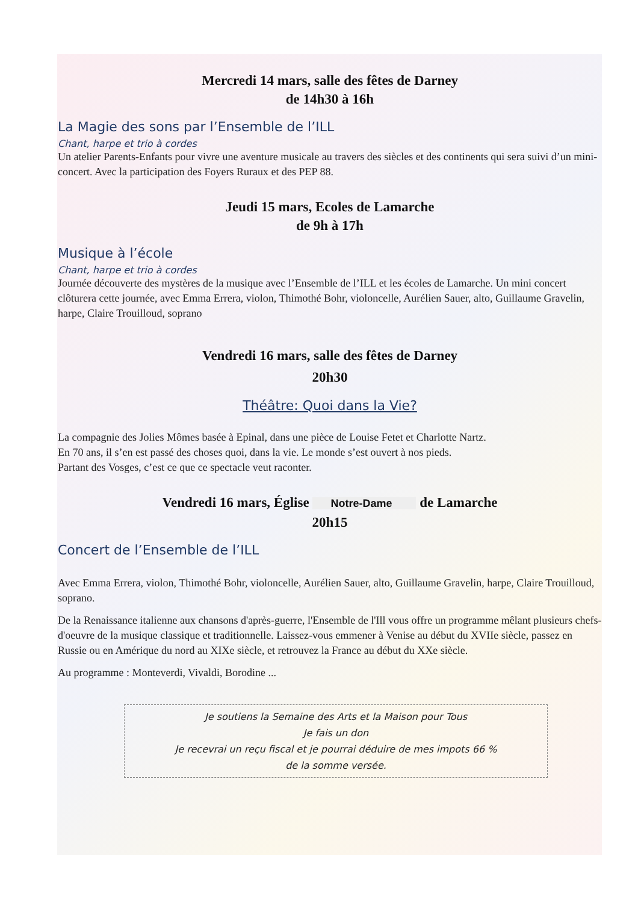Mercredi 14 mars, salle des fêtes de Darney
de 14h30 à 16h
La Magie des sons par l’Ensemble de l’ILL
Chant, harpe et trio à cordes
Un atelier Parents-Enfants pour vivre une aventure musicale au travers des siècles et des continents qui sera suivi d’un mini-concert. Avec la participation des Foyers Ruraux et des PEP 88.
Jeudi 15 mars, Ecoles de Lamarche
de 9h à 17h
Musique à l’école
Chant, harpe et trio à cordes
Journée découverte des mystères de la musique avec l’Ensemble de l’ILL et les écoles de Lamarche. Un mini concert clôturera cette journée, avec Emma Errera, violon, Thimothé Bohr, violoncelle, Aurélien Sauer, alto, Guillaume Gravelin, harpe, Claire Trouilloud, soprano
Vendredi 16 mars, salle des fêtes de Darney
20h30
Théâtre: Quoi dans la Vie?
La compagnie des Jolies Mômes basée à Epinal, dans une pièce de Louise Fetet et Charlotte Nartz.
En 70 ans, il s’en est passé des choses quoi, dans la vie. Le monde s’est ouvert à nos pieds.
Partant des Vosges, c’est ce que ce spectacle veut raconter.
Vendredi 16 mars, Église Notre-Dame de Lamarche
20h15
Concert de l’Ensemble de l’ILL
Avec Emma Errera, violon, Thimothé Bohr, violoncelle, Aurélien Sauer, alto, Guillaume Gravelin, harpe, Claire Trouilloud, soprano.
De la Renaissance italienne aux chansons d'après-guerre, l'Ensemble de l'Ill vous offre un programme mêlant plusieurs chefs-d'oeuvre de la musique classique et traditionnelle. Laissez-vous emmener à Venise au début du XVIIe siècle, passez en Russie ou en Amérique du nord au XIXe siècle, et retrouvez la France au début du XXe siècle.
Au programme : Monteverdi, Vivaldi, Borodine ...
Je soutiens la Semaine des Arts et la Maison pour Tous
Je fais un don
Je recevrai un reçu fiscal et je pourrai déduire de mes impots 66 %
de la somme versée.